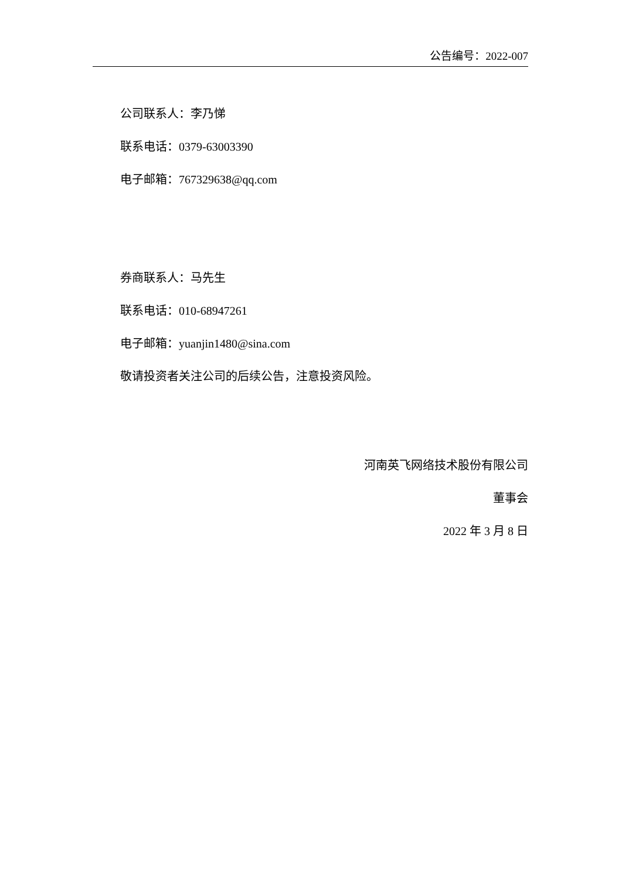公告编号：2022-007
公司联系人：李乃悌
联系电话：0379-63003390
电子邮箱：767329638@qq.com
券商联系人：马先生
联系电话：010-68947261
电子邮箱：yuanjin1480@sina.com
敬请投资者关注公司的后续公告，注意投资风险。
河南英飞网络技术股份有限公司
董事会
2022 年 3 月 8 日